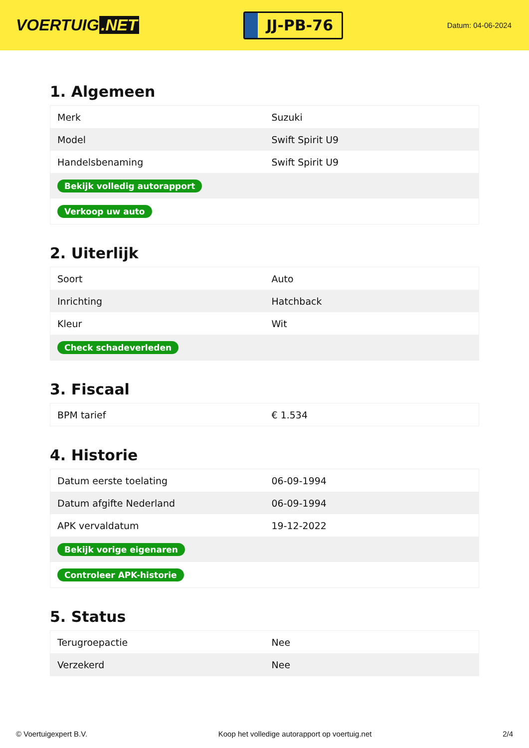VOERTUIG.NET
JJ-PB-76
Datum: 04-06-2024
1. Algemeen
| Merk | Suzuki |
| Model | Swift Spirit U9 |
| Handelsbenaming | Swift Spirit U9 |
| Bekijk volledig autorapport | |
| Verkoop uw auto | |
2. Uiterlijk
| Soort | Auto |
| Inrichting | Hatchback |
| Kleur | Wit |
| Check schadeverleden | |
3. Fiscaal
| BPM tarief | € 1.534 |
4. Historie
| Datum eerste toelating | 06-09-1994 |
| Datum afgifte Nederland | 06-09-1994 |
| APK vervaldatum | 19-12-2022 |
| Bekijk vorige eigenaren | |
| Controleer APK-historie | |
5. Status
| Terugroepactie | Nee |
| Verzekerd | Nee |
© Voertuigexpert B.V. Koop het volledige autorapport op voertuig.net 2/4